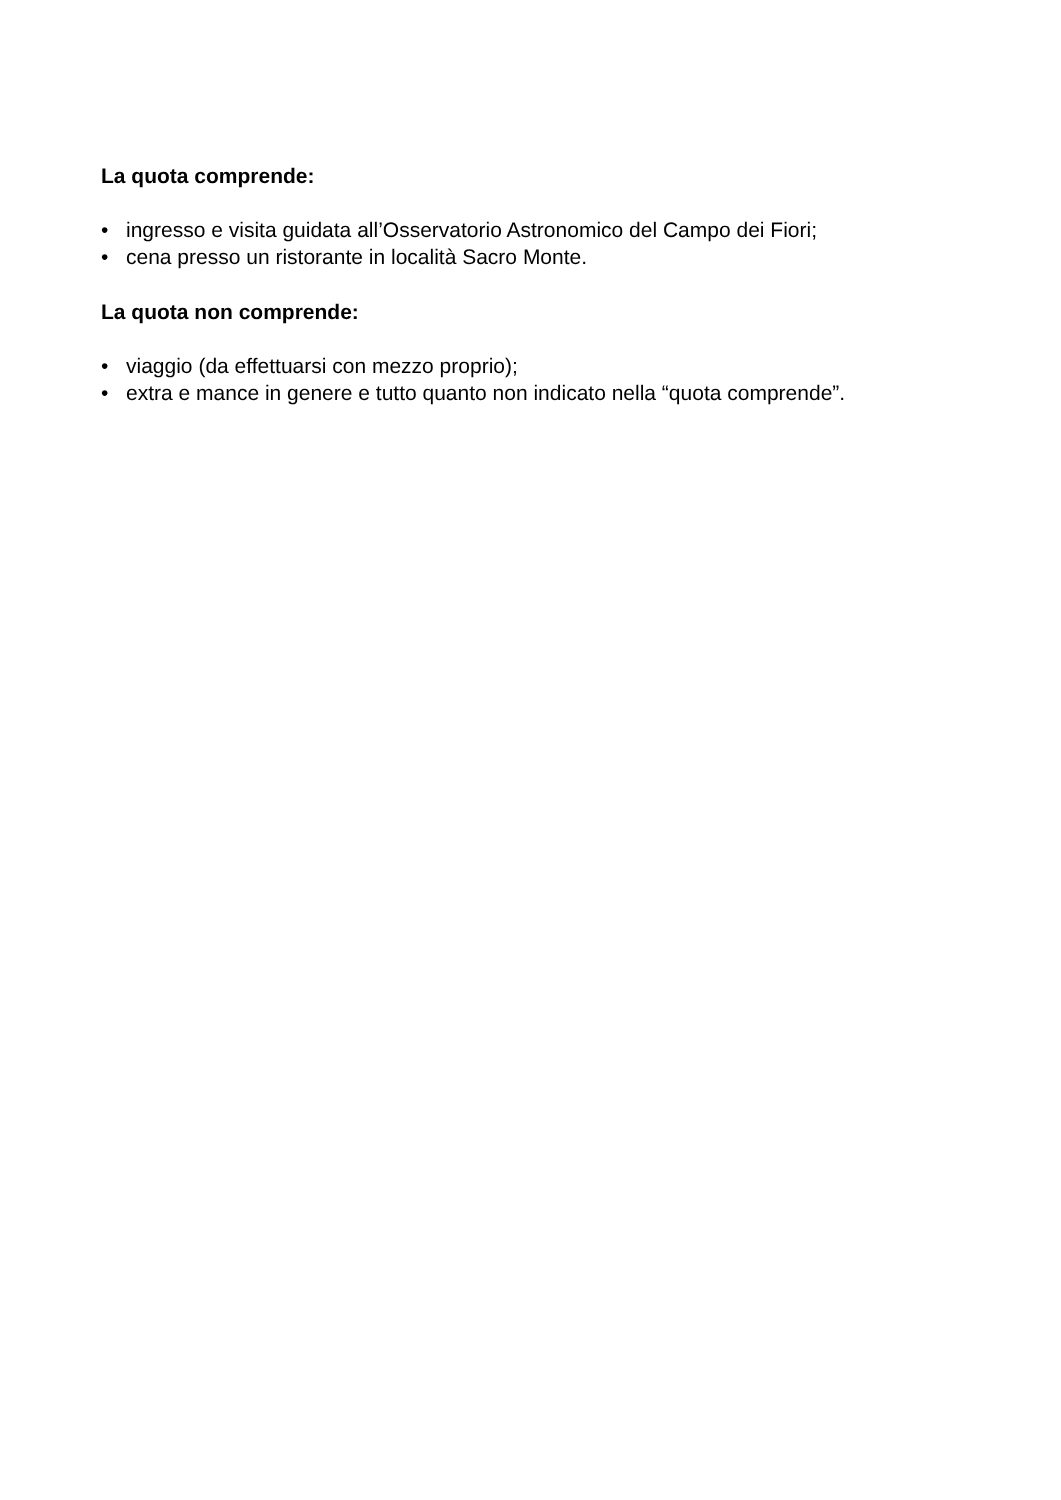La quota comprende:
• ingresso e visita guidata all’Osservatorio Astronomico del Campo dei Fiori;
• cena presso un ristorante in località Sacro Monte.
La quota non comprende:
• viaggio (da effettuarsi con mezzo proprio);
• extra e mance in genere e tutto quanto non indicato nella “quota comprende”.